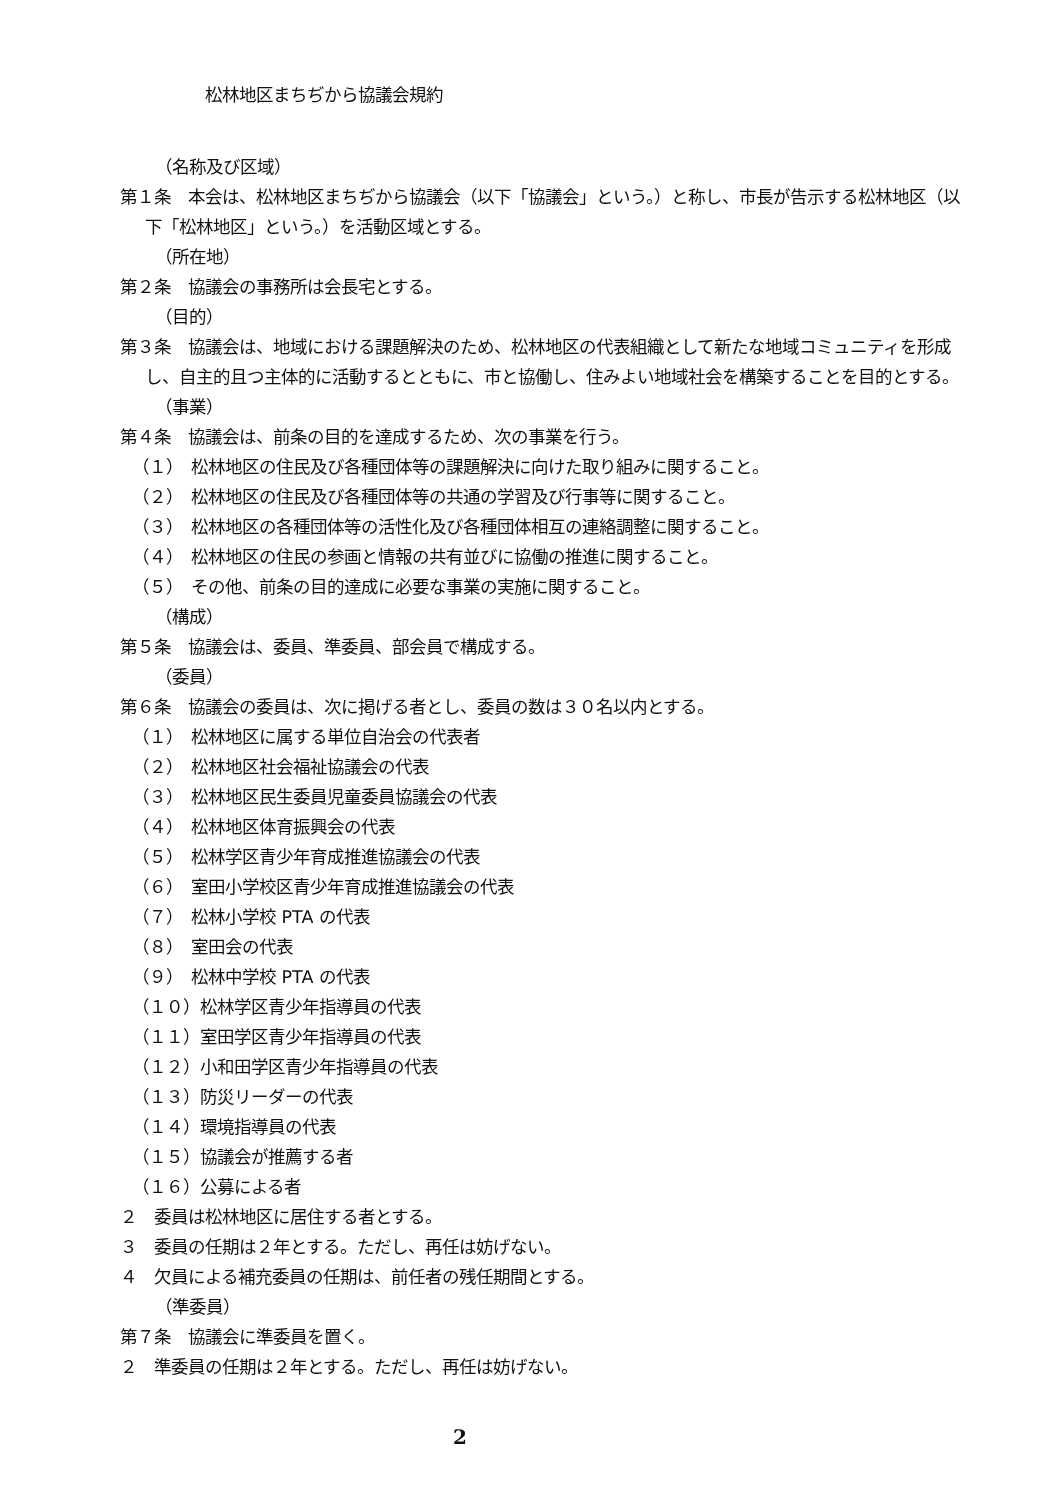松林地区まちぢから協議会規約
（名称及び区域）
第１条　本会は、松林地区まちぢから協議会（以下「協議会」という。）と称し、市長が告示する松林地区（以下「松林地区」という。）を活動区域とする。
（所在地）
第２条　協議会の事務所は会長宅とする。
（目的）
第３条　協議会は、地域における課題解決のため、松林地区の代表組織として新たな地域コミュニティを形成し、自主的且つ主体的に活動するとともに、市と協働し、住みよい地域社会を構築することを目的とする。
（事業）
第４条　協議会は、前条の目的を達成するため、次の事業を行う。
（１）　松林地区の住民及び各種団体等の課題解決に向けた取り組みに関すること。
（２）　松林地区の住民及び各種団体等の共通の学習及び行事等に関すること。
（３）　松林地区の各種団体等の活性化及び各種団体相互の連絡調整に関すること。
（４）　松林地区の住民の参画と情報の共有並びに協働の推進に関すること。
（５）　その他、前条の目的達成に必要な事業の実施に関すること。
（構成）
第５条　協議会は、委員、準委員、部会員で構成する。
（委員）
第６条　協議会の委員は、次に掲げる者とし、委員の数は３０名以内とする。
（１）　松林地区に属する単位自治会の代表者
（２）　松林地区社会福祉協議会の代表
（３）　松林地区民生委員児童委員協議会の代表
（４）　松林地区体育振興会の代表
（５）　松林学区青少年育成推進協議会の代表
（６）　室田小学校区青少年育成推進協議会の代表
（７）　松林小学校 PTA の代表
（８）　室田会の代表
（９）　松林中学校 PTA の代表
（１０）松林学区青少年指導員の代表
（１１）室田学区青少年指導員の代表
（１２）小和田学区青少年指導員の代表
（１３）防災リーダーの代表
（１４）環境指導員の代表
（１５）協議会が推薦する者
（１６）公募による者
２　委員は松林地区に居住する者とする。
３　委員の任期は２年とする。ただし、再任は妨げない。
４　欠員による補充委員の任期は、前任者の残任期間とする。
（準委員）
第７条　協議会に準委員を置く。
２　準委員の任期は２年とする。ただし、再任は妨げない。
2